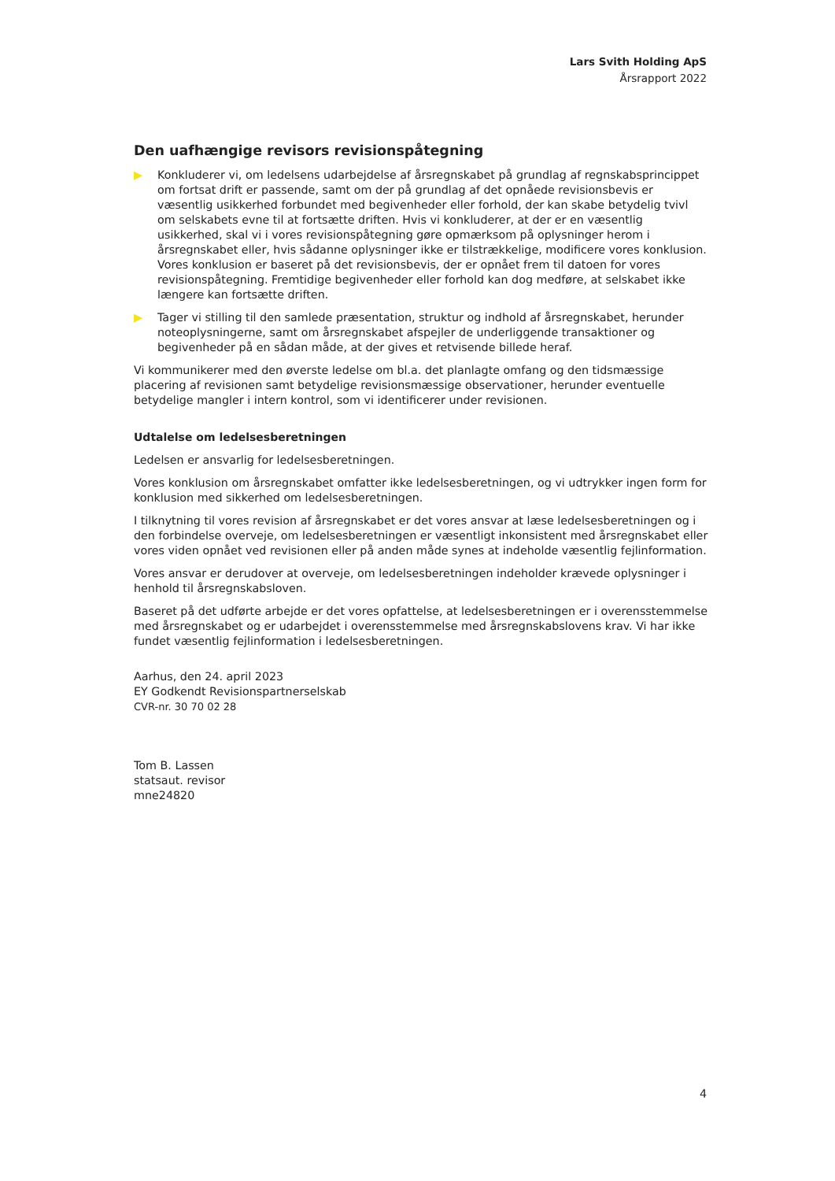Lars Svith Holding ApS
Årsrapport 2022
Den uafhængige revisors revisionspåtegning
▶ Konkluderer vi, om ledelsens udarbejdelse af årsregnskabet på grundlag af regnskabsprincippet om fortsat drift er passende, samt om der på grundlag af det opnåede revisionsbevis er væsentlig usikkerhed forbundet med begivenheder eller forhold, der kan skabe betydelig tvivl om selskabets evne til at fortsætte driften. Hvis vi konkluderer, at der er en væsentlig usikkerhed, skal vi i vores revisionspåtegning gøre opmærksom på oplysninger herom i årsregnskabet eller, hvis sådanne oplysninger ikke er tilstrækkelige, modificere vores konklusion. Vores konklusion er baseret på det revisionsbevis, der er opnået frem til datoen for vores revisionspåtegning. Fremtidige begivenheder eller forhold kan dog medføre, at selskabet ikke længere kan fortsætte driften.
▶ Tager vi stilling til den samlede præsentation, struktur og indhold af årsregnskabet, herunder noteoplysningerne, samt om årsregnskabet afspejler de underliggende transaktioner og begivenheder på en sådan måde, at der gives et retvisende billede heraf.
Vi kommunikerer med den øverste ledelse om bl.a. det planlagte omfang og den tidsmæssige placering af revisionen samt betydelige revisionsmæssige observationer, herunder eventuelle betydelige mangler i intern kontrol, som vi identificerer under revisionen.
Udtalelse om ledelsesberetningen
Ledelsen er ansvarlig for ledelsesberetningen.
Vores konklusion om årsregnskabet omfatter ikke ledelsesberetningen, og vi udtrykker ingen form for konklusion med sikkerhed om ledelsesberetningen.
I tilknytning til vores revision af årsregnskabet er det vores ansvar at læse ledelsesberetningen og i den forbindelse overveje, om ledelsesberetningen er væsentligt inkonsistent med årsregnskabet eller vores viden opnået ved revisionen eller på anden måde synes at indeholde væsentlig fejlinformation.
Vores ansvar er derudover at overveje, om ledelsesberetningen indeholder krævede oplysninger i henhold til årsregnskabsloven.
Baseret på det udførte arbejde er det vores opfattelse, at ledelsesberetningen er i overensstemmelse med årsregnskabet og er udarbejdet i overensstemmelse med årsregnskabslovens krav. Vi har ikke fundet væsentlig fejlinformation i ledelsesberetningen.
Aarhus, den 24. april 2023
EY Godkendt Revisionspartnerselskab
CVR-nr. 30 70 02 28
Tom B. Lassen
statsaut. revisor
mne24820
4